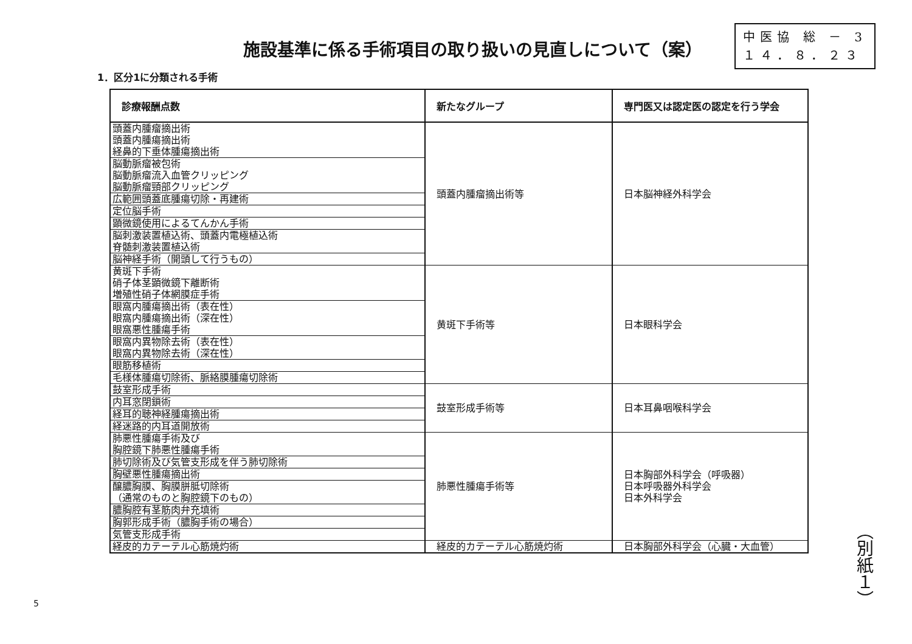施設基準に係る手術項目の取り扱いの見直しについて（案）
中医協 総 － 3
１４．８．２３
1．区分1に分類される手術
| 診療報酬点数 | 新たなグループ | 専門医又は認定医の認定を行う学会 |
| --- | --- | --- |
| 頭蓋内腫瘤摘出術 頭蓋内腫瘍摘出術 経鼻的下垂体腫瘍摘出術 | 頭蓋内腫瘤摘出術等 | 日本脳神経外科学会 |
| 脳動脈瘤被包術 脳動脈瘤流入血管クリッピング 脳動脈瘤頸部クリッピング | | |
| 広範囲頭蓋底腫瘍切除・再建術 | | |
| 定位脳手術 | | |
| 顕微鏡使用によるてんかん手術 | | |
| 脳刺激装置植込術、頭蓋内電極植込術 脊髄刺激装置植込術 | | |
| 脳神経手術（開頭して行うもの） | | |
| 黄斑下手術 硝子体茎顕微鏡下離断術 増殖性硝子体網膜症手術 | 黄斑下手術等 | 日本眼科学会 |
| 眼窩内腫瘍摘出術（表在性） 眼窩内腫瘍摘出術（深在性） 眼窩悪性腫瘍手術 | | |
| 眼窩内異物除去術（表在性） 眼窩内異物除去術（深在性） | | |
| 眼筋移植術 | | |
| 毛様体腫瘍切除術、脈絡膜腫瘍切除術 | | |
| 鼓室形成手術 | 鼓室形成手術等 | 日本耳鼻咽喉科学会 |
| 内耳窓閉鎖術 | | |
| 経耳的聴神経腫瘍摘出術 | | |
| 経迷路的内耳道開放術 | | |
| 肺悪性腫瘍手術及び 胸腔鏡下肺悪性腫瘍手術 | 肺悪性腫瘍手術等 | 日本胸部外科学会（呼吸器） 日本呼吸器外科学会 日本外科学会 |
| 肺切除術及び気管支形成を伴う肺切除術 | | |
| 胸壁悪性腫瘍摘出術 | | |
| 醸膿胸膜、胸膜胼胝切除術 （通常のものと胸腔鏡下のもの） | | |
| 膿胸腔有茎筋肉弁充填術 | | |
| 胸郭形成手術（膿胸手術の場合） | | |
| 気管支形成手術 | | |
| 経皮的カテーテル心筋焼灼術 | 経皮的カテーテル心筋焼灼術 | 日本胸部外科学会（心臓・大血管） |
（別紙１）
5